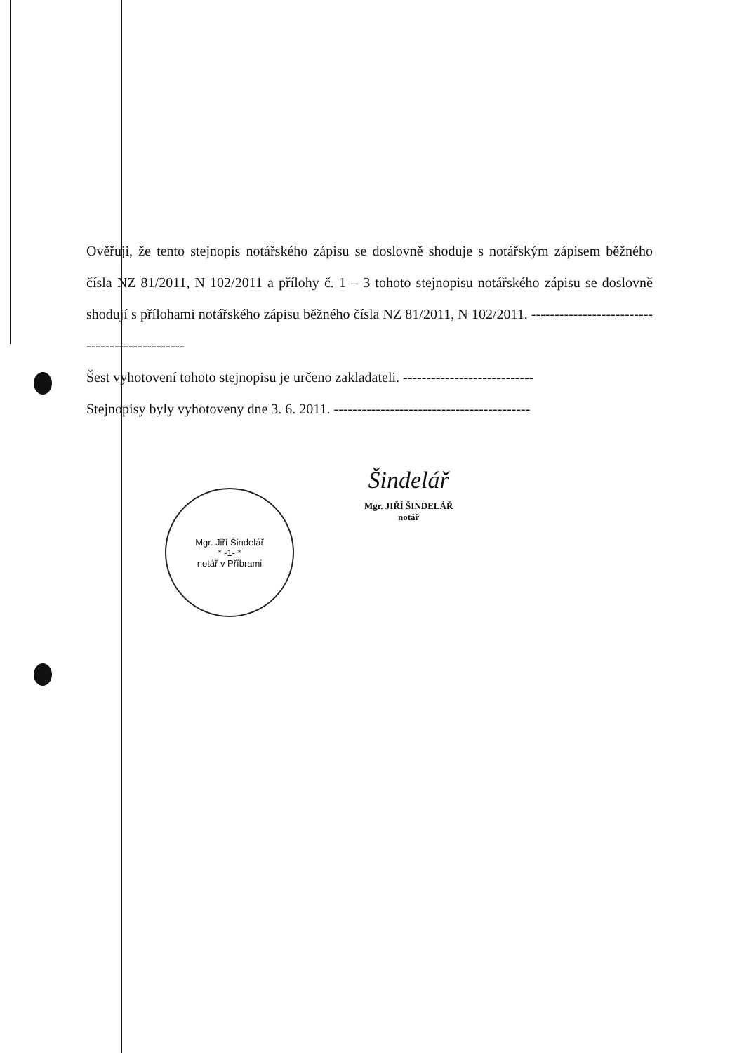Ověřuji, že tento stejnopis notářského zápisu se doslovně shoduje s notářským zápisem běžného čísla NZ 81/2011, N 102/2011 a přílohy č. 1 – 3 tohoto stejnopisu notářského zápisu se doslovně shodují s přílohami notářského zápisu běžného čísla NZ 81/2011, N 102/2011. -----------------------------------------------
Šest vyhotovení tohoto stejnopisu je určeno zakladateli. ----------------------------
Stejnopisy byly vyhotoveny dne 3. 6. 2011. ------------------------------------------
Mgr. Jiří Šindelář
* -1- *
notář v Příbrami
Šindelář
Mgr. JIŘÍ ŠINDELÁŘ
notář